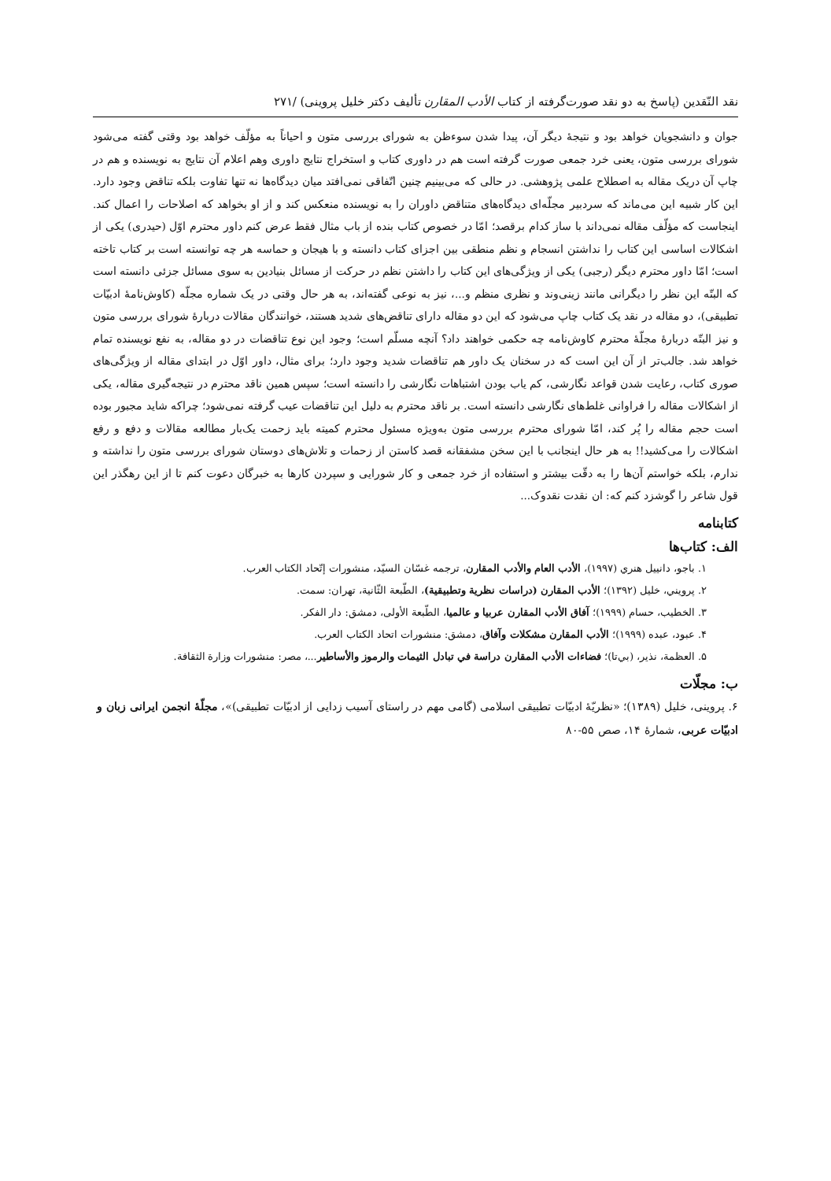نقد النّقدين (پاسخ به دو نقد صورت‌گرفته از کتاب الأدب المقارن تألیف دکتر خلیل پروینی) /۲۷۱
جوان و دانشجویان خواهد بود و نتیجهٔ دیگر آن، پیدا شدن سوءظن به شورای بررسی متون و احیاناً به مؤلّف خواهد بود وقتی گفته می‌شود شورای بررسی متون، یعنی خرد جمعی صورت گرفته است هم در داوری کتاب و استخراج نتایج داوری وهم اعلام آن نتایج به نویسنده و هم در چاپ آن دریک مقاله به اصطلاح علمی پژوهشی. در حالی که می‌بینیم چنین اتّفاقی نمی‌افتد میان دیدگاه‌ها نه تنها تفاوت بلکه تناقض وجود دارد. این کار شبیه این می‌ماند که سردبیر مجلّه‌ای دیدگاه‌های متناقض داوران را به نویسنده منعکس کند و از او بخواهد که اصلاحات را اعمال کند. اینجاست که مؤلّف مقاله نمی‌داند با ساز کدام برقصد؛ امّا در خصوص کتاب بنده از باب مثال فقط عرض کنم داور محترم اوّل (حیدری) یکی از اشکالات اساسی این کتاب را نداشتن انسجام و نظم منطقی بین اجزای کتاب دانسته و با هیجان و حماسه هر چه توانسته است بر کتاب تاخته است؛ امّا داور محترم دیگر (رجبی) یکی از ویژگی‌های این کتاب را داشتن نظم در حرکت از مسائل بنیادین به سوی مسائل جزئی دانسته است که البتّه این نظر را دیگرانی مانند زینی‌وند و نظری منظم و...، نیز به نوعی گفته‌اند، به هر حال وقتی در یک شماره مجلّه (کاوش‌نامهٔ ادبیّات تطبیقی)، دو مقاله در نقد یک کتاب چاپ می‌شود که این دو مقاله دارای تناقض‌های شدید هستند، خوانندگان مقالات دربارهٔ شورای بررسی متون و نیز البتّه دربارهٔ مجلّهٔ محترم کاوش‌نامه چه حکمی خواهند داد؟ آنچه مسلّم است؛ وجود این نوع تناقضات در دو مقاله، به نفع نویسنده تمام خواهد شد. جالب‌تر از آن این است که در سخنان یک داور هم تناقضات شدید وجود دارد؛ برای مثال، داور اوّل در ابتدای مقاله از ویژگی‌های صوری کتاب، رعایت شدن قواعد نگارشی، کم یاب بودن اشتباهات نگارشی را دانسته است؛ سپس همین ناقد محترم در نتیجه‌گیری مقاله، یکی از اشکالات مقاله را فراوانی غلط‌های نگارشی دانسته است. بر ناقد محترم به دلیل این تناقضات عیب گرفته نمی‌شود؛ چراکه شاید مجبور بوده است حجم مقاله را پُر کند، امّا شورای محترم بررسی متون به‌ویژه مسئول محترم کمیته باید زحمت یک‌بار مطالعه مقالات و دفع و رفع اشکالات را می‌کشید!! به هر حال اینجانب با این سخن مشفقانه قصد کاستن از زحمات و تلاش‌های دوستان شورای بررسی متون را نداشته و ندارم، بلکه خواستم آن‌ها را به دقّت بیشتر و استفاده از خرد جمعی و کار شورایی و سپردن کارها به خبرگان دعوت کنم تا از این رهگذر این قول شاعر را گوشزد کنم که: ان نقدت نقدوک...
کتابنامه
الف: کتاب‌ها
۱. باجو، دانییل هنري (۱۹۹۷)، الأدب العام والأدب المقارن، ترجمه غسّان السیّد، منشورات إتّحاد الکتاب العرب.
۲. پرویني، خلیل (۱۳۹۲)؛ الأدب المقارن (دراسات نظریة وتطبیقیة)، الطّبعة الثّانیة، تهران: سمت.
۳. الخطیب، حسام (۱۹۹۹)؛ آفاق الأدب المقارن عربیا و عالمیا، الطّبعة الأولی، دمشق: دار الفکر.
۴. عبود، عبده (۱۹۹۹)؛ الأدب المقارن مشکلات وآفاق، دمشق: منشورات اتحاد الکتاب العرب.
۵. العظمة، نذیر، (بي‌تا)؛ فضاءات الأدب المقارن دراسة في تبادل الثیمات والرموز والأساطیر...، مصر: منشورات وزارة الثقافة.
ب: مجلّات
۶. پروینی، خلیل (۱۳۸۹)؛ «نظریّهٔ ادبیّات تطبیقی اسلامی (گامی مهم در راستای آسیب زدایی از ادبیّات تطبیقی)»، مجلّهٔ انجمن ایرانی زبان و ادبیّات عربی، شمارهٔ ۱۴، صص ۵۵-۸۰